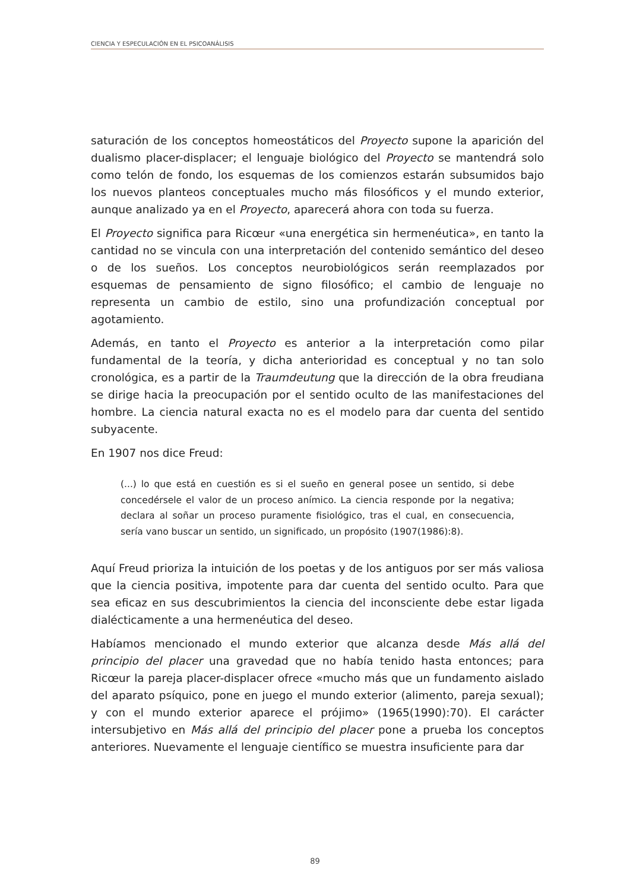CIENCIA Y ESPECULACIÓN EN EL PSICOANÁLISIS
saturación de los conceptos homeostáticos del Proyecto supone la aparición del dualismo placer-displacer; el lenguaje biológico del Proyecto se mantendrá solo como telón de fondo, los esquemas de los comienzos estarán subsumidos bajo los nuevos planteos conceptuales mucho más filosóficos y el mundo exterior, aunque analizado ya en el Proyecto, aparecerá ahora con toda su fuerza.
El Proyecto significa para Ricœur «una energética sin hermenéutica», en tanto la cantidad no se vincula con una interpretación del contenido semántico del deseo o de los sueños. Los conceptos neurobiológicos serán reemplazados por esquemas de pensamiento de signo filosófico; el cambio de lenguaje no representa un cambio de estilo, sino una profundización conceptual por agotamiento.
Además, en tanto el Proyecto es anterior a la interpretación como pilar fundamental de la teoría, y dicha anterioridad es conceptual y no tan solo cronológica, es a partir de la Traumdeutung que la dirección de la obra freudiana se dirige hacia la preocupación por el sentido oculto de las manifestaciones del hombre. La ciencia natural exacta no es el modelo para dar cuenta del sentido subyacente.
En 1907 nos dice Freud:
(...) lo que está en cuestión es si el sueño en general posee un sentido, si debe concedérsele el valor de un proceso anímico. La ciencia responde por la negativa; declara al soñar un proceso puramente fisiológico, tras el cual, en consecuencia, sería vano buscar un sentido, un significado, un propósito (1907(1986):8).
Aquí Freud prioriza la intuición de los poetas y de los antiguos por ser más valiosa que la ciencia positiva, impotente para dar cuenta del sentido oculto. Para que sea eficaz en sus descubrimientos la ciencia del inconsciente debe estar ligada dialécticamente a una hermenéutica del deseo.
Habíamos mencionado el mundo exterior que alcanza desde Más allá del principio del placer una gravedad que no había tenido hasta entonces; para Ricœur la pareja placer-displacer ofrece «mucho más que un fundamento aislado del aparato psíquico, pone en juego el mundo exterior (alimento, pareja sexual); y con el mundo exterior aparece el prójimo» (1965(1990):70). El carácter intersubjetivo en Más allá del principio del placer pone a prueba los conceptos anteriores. Nuevamente el lenguaje científico se muestra insuficiente para dar
89